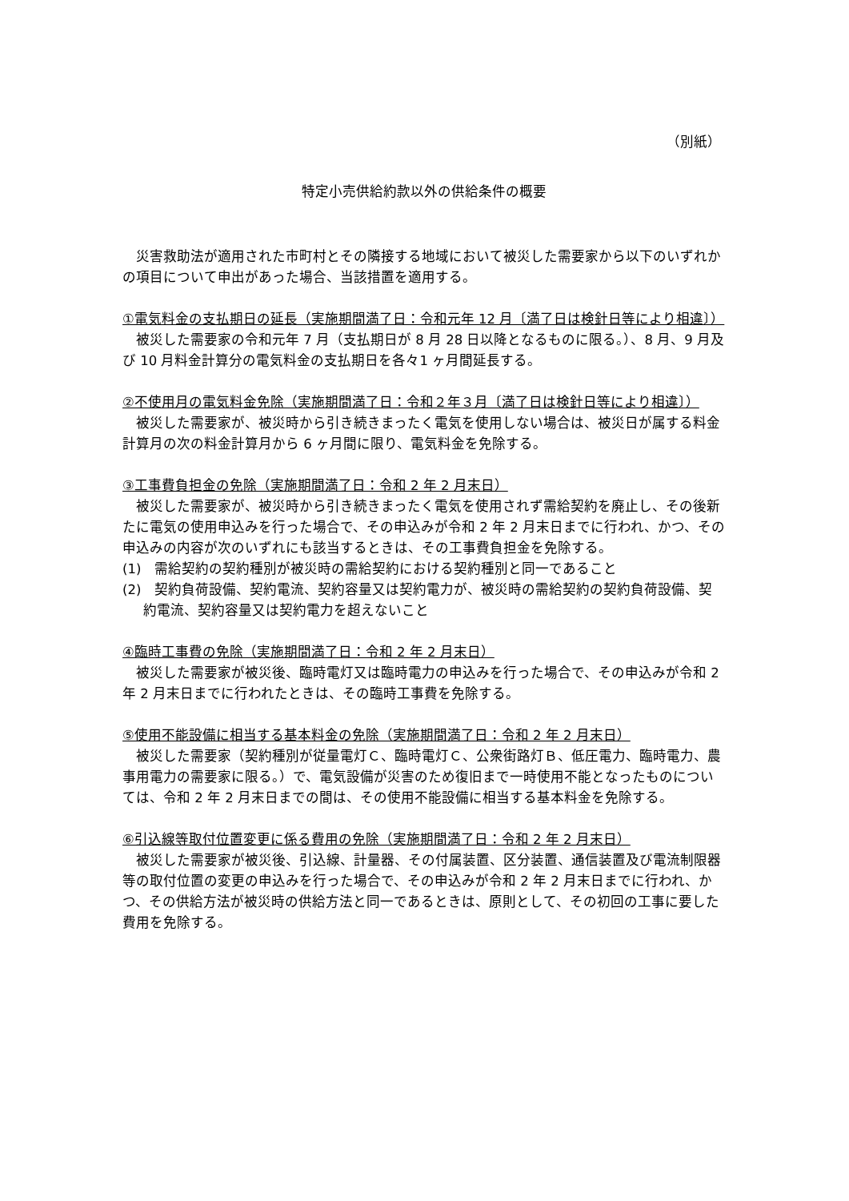（別紙）
特定小売供給約款以外の供給条件の概要
　災害救助法が適用された市町村とその隣接する地域において被災した需要家から以下のいずれかの項目について申出があった場合、当該措置を適用する。
①電気料金の支払期日の延長（実施期間満了日：令和元年 12 月〔満了日は検針日等により相違〕）
　被災した需要家の令和元年 7 月（支払期日が 8 月 28 日以降となるものに限る。）、8 月、9 月及び 10 月料金計算分の電気料金の支払期日を各々1 ヶ月間延長する。
②不使用月の電気料金免除（実施期間満了日：令和２年３月〔満了日は検針日等により相違〕）
　被災した需要家が、被災時から引き続きまったく電気を使用しない場合は、被災日が属する料金計算月の次の料金計算月から 6 ヶ月間に限り、電気料金を免除する。
③工事費負担金の免除（実施期間満了日：令和 2 年 2 月末日）
　被災した需要家が、被災時から引き続きまったく電気を使用されず需給契約を廃止し、その後新たに電気の使用申込みを行った場合で、その申込みが令和 2 年 2 月末日までに行われ、かつ、その申込みの内容が次のいずれにも該当するときは、その工事費負担金を免除する。
(1)　需給契約の契約種別が被災時の需給契約における契約種別と同一であること
(2)　契約負荷設備、契約電流、契約容量又は契約電力が、被災時の需給契約の契約負荷設備、契約電流、契約容量又は契約電力を超えないこと
④臨時工事費の免除（実施期間満了日：令和 2 年 2 月末日）
　被災した需要家が被災後、臨時電灯又は臨時電力の申込みを行った場合で、その申込みが令和 2 年 2 月末日までに行われたときは、その臨時工事費を免除する。
⑤使用不能設備に相当する基本料金の免除（実施期間満了日：令和 2 年 2 月末日）
　被災した需要家（契約種別が従量電灯Ｃ、臨時電灯Ｃ、公衆街路灯Ｂ、低圧電力、臨時電力、農事用電力の需要家に限る。）で、電気設備が災害のため復旧まで一時使用不能となったものについては、令和 2 年 2 月末日までの間は、その使用不能設備に相当する基本料金を免除する。
⑥引込線等取付位置変更に係る費用の免除（実施期間満了日：令和 2 年 2 月末日）
　被災した需要家が被災後、引込線、計量器、その付属装置、区分装置、通信装置及び電流制限器等の取付位置の変更の申込みを行った場合で、その申込みが令和 2 年 2 月末日までに行われ、かつ、その供給方法が被災時の供給方法と同一であるときは、原則として、その初回の工事に要した費用を免除する。